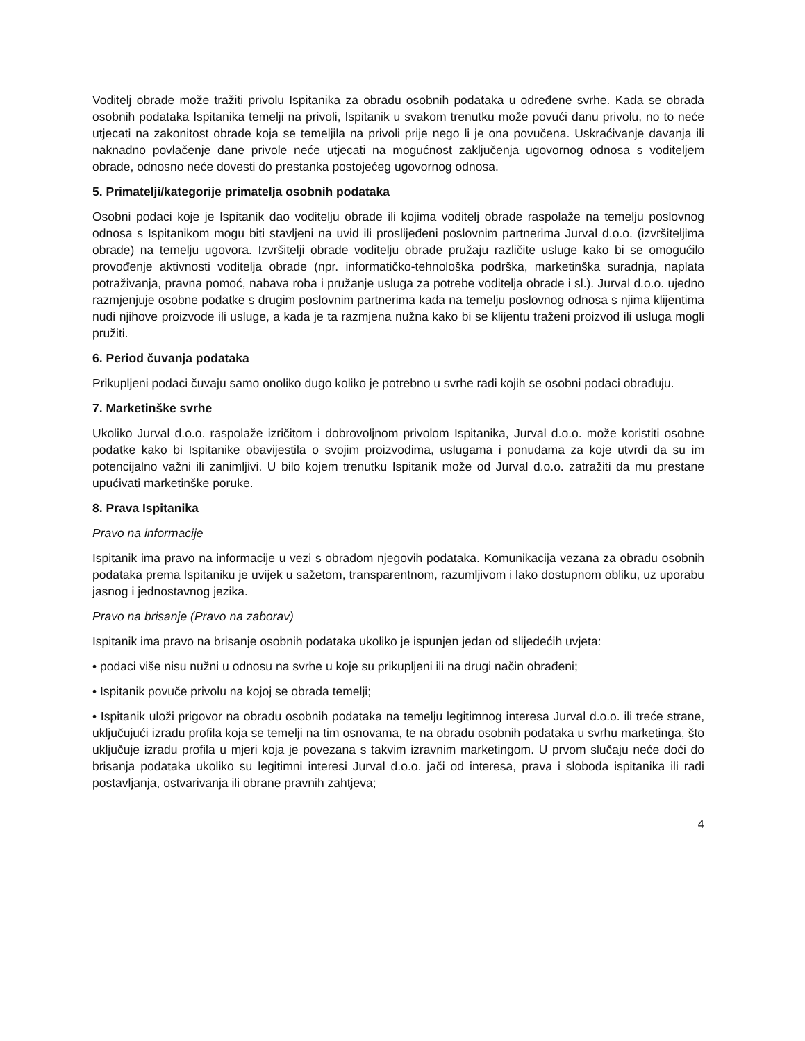Voditelj obrade može tražiti privolu Ispitanika za obradu osobnih podataka u određene svrhe. Kada se obrada osobnih podataka Ispitanika temelji na privoli, Ispitanik u svakom trenutku može povući danu privolu, no to neće utjecati na zakonitost obrade koja se temeljila na privoli prije nego li je ona povučena. Uskraćivanje davanja ili naknadno povlačenje dane privole neće utjecati na mogućnost zaključenja ugovornog odnosa s voditeljem obrade, odnosno neće dovesti do prestanka postojećeg ugovornog odnosa.
5. Primatelji/kategorije primatelja osobnih podataka
Osobni podaci koje je Ispitanik dao voditelju obrade ili kojima voditelj obrade raspolaže na temelju poslovnog odnosa s Ispitanikom mogu biti stavljeni na uvid ili proslijeđeni poslovnim partnerima Jurval d.o.o. (izvršiteljima obrade) na temelju ugovora. Izvršitelji obrade voditelju obrade pružaju različite usluge kako bi se omogućilo provođenje aktivnosti voditelja obrade (npr. informatičko-tehnološka podrška, marketinška suradnja, naplata potraživanja, pravna pomoć, nabava roba i pružanje usluga za potrebe voditelja obrade i sl.). Jurval d.o.o. ujedno razmjenjuje osobne podatke s drugim poslovnim partnerima kada na temelju poslovnog odnosa s njima klijentima nudi njihove proizvode ili usluge, a kada je ta razmjena nužna kako bi se klijentu traženi proizvod ili usluga mogli pružiti.
6. Period čuvanja podataka
Prikupljeni podaci čuvaju samo onoliko dugo koliko je potrebno u svrhe radi kojih se osobni podaci obrađuju.
7. Marketinške svrhe
Ukoliko Jurval d.o.o. raspolaže izričitom i dobrovoljnom privolom Ispitanika, Jurval d.o.o. može koristiti osobne podatke kako bi Ispitanike obavijestila o svojim proizvodima, uslugama i ponudama za koje utvrdi da su im potencijalno važni ili zanimljivi. U bilo kojem trenutku Ispitanik može od Jurval d.o.o. zatražiti da mu prestane upućivati marketinške poruke.
8. Prava Ispitanika
Pravo na informacije
Ispitanik ima pravo na informacije u vezi s obradom njegovih podataka. Komunikacija vezana za obradu osobnih podataka prema Ispitaniku je uvijek u sažetom, transparentnom, razumljivom i lako dostupnom obliku, uz uporabu jasnog i jednostavnog jezika.
Pravo na brisanje (Pravo na zaborav)
Ispitanik ima pravo na brisanje osobnih podataka ukoliko je ispunjen jedan od slijedećih uvjeta:
• podaci više nisu nužni u odnosu na svrhe u koje su prikupljeni ili na drugi način obrađeni;
• Ispitanik povuče privolu na kojoj se obrada temelji;
• Ispitanik uloži prigovor na obradu osobnih podataka na temelju legitimnog interesa Jurval d.o.o. ili treće strane, uključujući izradu profila koja se temelji na tim osnovama, te na obradu osobnih podataka u svrhu marketinga, što uključuje izradu profila u mjeri koja je povezana s takvim izravnim marketingom. U prvom slučaju neće doći do brisanja podataka ukoliko su legitimni interesi Jurval d.o.o. jači od interesa, prava i sloboda ispitanika ili radi postavljanja, ostvarivanja ili obrane pravnih zahtjeva;
4